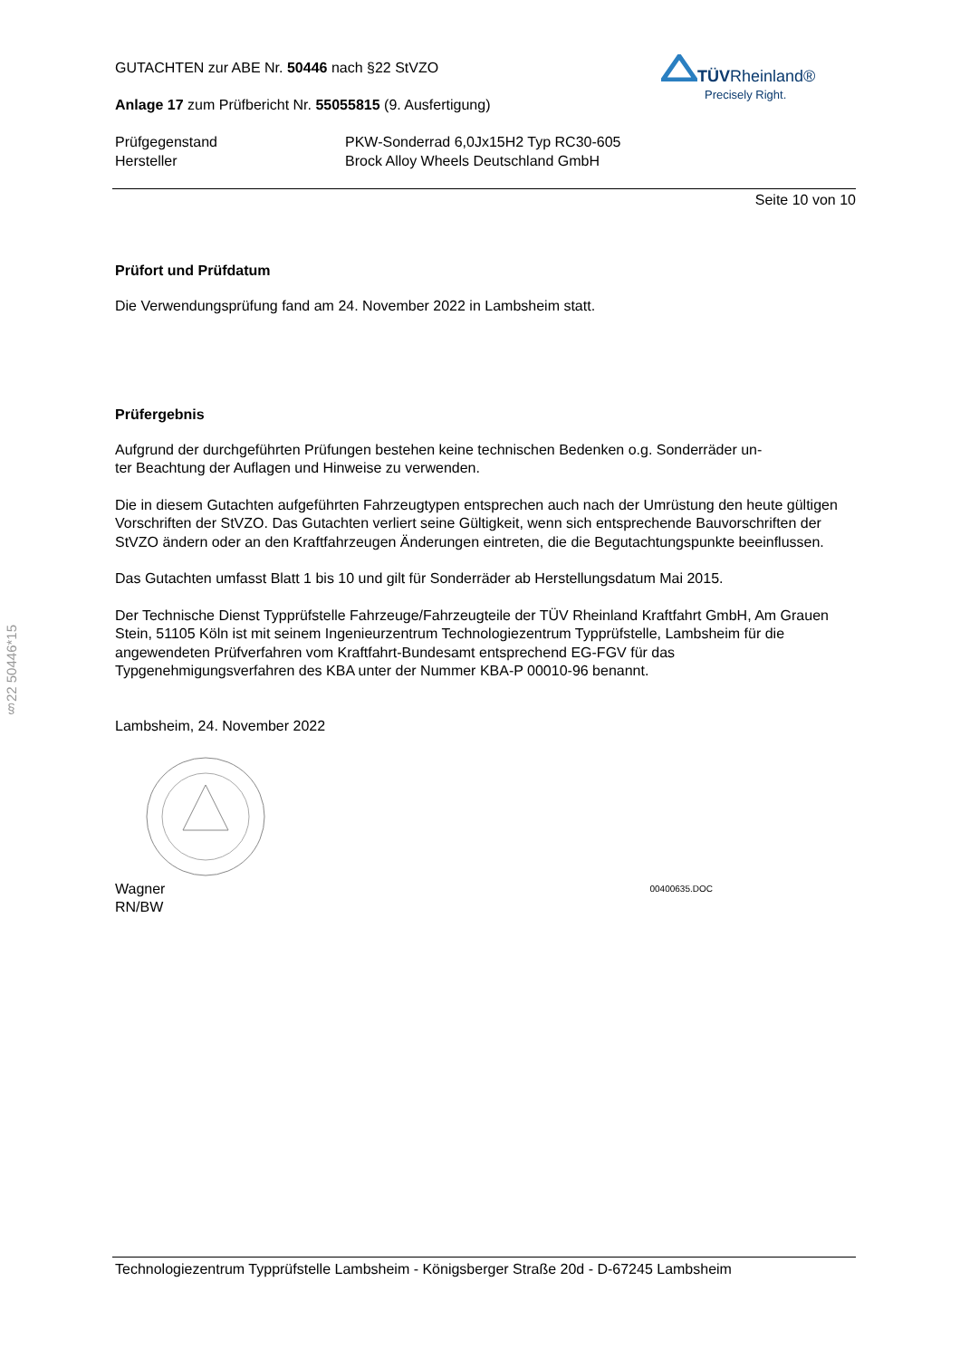§22 50446*15
TÜVRheinland®
Precisely Right.
GUTACHTEN zur ABE Nr. 50446 nach §22 StVZO
Anlage 17 zum Prüfbericht Nr. 55055815 (9. Ausfertigung)
Prüfgegenstand
Hersteller
PKW-Sonderrad 6,0Jx15H2 Typ RC30-605
Brock Alloy Wheels Deutschland GmbH
Seite 10 von 10
Prüfort und Prüfdatum
Die Verwendungsprüfung fand am 24. November 2022 in Lambsheim statt.
Prüfergebnis
Aufgrund der durchgeführten Prüfungen bestehen keine technischen Bedenken o.g. Sonderräder un-
ter Beachtung der Auflagen und Hinweise zu verwenden.
Die in diesem Gutachten aufgeführten Fahrzeugtypen entsprechen auch nach der Umrüstung den heute gültigen Vorschriften der StVZO. Das Gutachten verliert seine Gültigkeit, wenn sich entsprechende Bauvorschriften der StVZO ändern oder an den Kraftfahrzeugen Änderungen eintreten, die die Begutachtungspunkte beeinflussen.
Das Gutachten umfasst Blatt 1 bis 10 und gilt für Sonderräder ab Herstellungsdatum Mai 2015.
Der Technische Dienst Typprüfstelle Fahrzeuge/Fahrzeugteile der TÜV Rheinland Kraftfahrt GmbH, Am Grauen Stein, 51105 Köln ist mit seinem Ingenieurzentrum Technologiezentrum Typprüfstelle, Lambsheim für die angewendeten Prüfverfahren vom Kraftfahrt-Bundesamt entsprechend EG-FGV für das Typgenehmigungsverfahren des KBA unter der Nummer KBA-P 00010-96 benannt.
Lambsheim, 24. November 2022
Wagner
RN/BW
00400635.DOC
Technologiezentrum Typprüfstelle Lambsheim - Königsberger Straße 20d - D-67245 Lambsheim